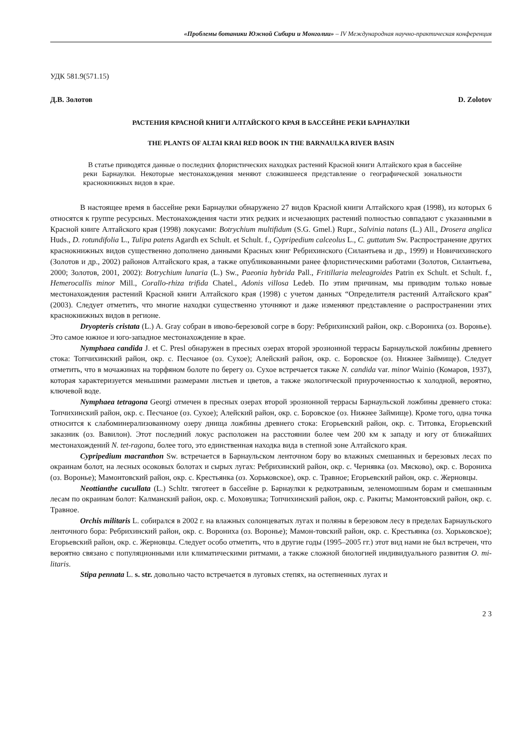«Проблемы ботаники Южной Сибири и Монголии» – IV Международная научно-практическая конференция
УДК 581.9(571.15)
Д.В. Золотов D. Zolotov
РАСТЕНИЯ КРАСНОЙ КНИГИ АЛТАЙСКОГО КРАЯ В БАССЕЙНЕ РЕКИ БАРНАУЛКИ
THE PLANTS OF ALTAI KRAI RED BOOK IN THE BARNAULKA RIVER BASIN
В статье приводятся данные о последних флористических находках растений Красной книги Алтайского края в бассейне реки Барнаулки. Некоторые местонахождения меняют сложившееся представление о географической зональности краснокнижных видов в крае.
В настоящее время в бассейне реки Барнаулки обнаружено 27 видов Красной книги Алтайского края (1998), из которых 6 относятся к группе ресурсных. Местонахождения части этих редких и исчезающих растений полностью совпадают с указанными в Красной книге Алтайского края (1998) локусами: Botrychium multifidum (S.G. Gmel.) Rupr., Salvinia natans (L.) All., Drosera anglica Huds., D. rotundifolia L., Tulipa patens Agardh ex Schult. et Schult. f., Cypripedium calceolus L., C. guttatum Sw. Распространение других краснокнижных видов существенно дополнено данными Красных книг Ребрихинского (Силантьева и др., 1999) и Новичихинского (Золотов и др., 2002) районов Алтайского края, а также опубликованными ранее флористическими работами (Золотов, Силантьева, 2000; Золотов, 2001, 2002): Botrychium lunaria (L.) Sw., Paeonia hybrida Pall., Fritillaria meleagroides Patrin ex Schult. et Schult. f., Hemerocallis minor Mill., Corallo-rhiza trifida Chatel., Adonis villosa Ledeb. По этим причинам, мы приводим только новые местонахождения растений Красной книги Алтайского края (1998) с учетом данных “Определителя растений Алтайского края” (2003). Следует отметить, что многие находки существенно уточняют и даже изменяют представление о распространении этих краснокнижных видов в регионе.
Dryopteris cristata (L.) A. Gray собран в ивово-березовой согре в бору: Ребрихинский район, окр. с.Ворониха (оз. Воронье). Это самое южное и юго-западное местонахождение в крае.
Nymphaea candida J. et C. Presl обнаружен в пресных озерах второй эрозионной террасы Барнаульской ложбины древнего стока: Топчихинский район, окр. с. Песчаное (оз. Сухое); Алейский район, окр. с. Боровское (оз. Нижнее Займище). Следует отметить, что в мочажинах на торфяном болоте по берегу оз. Сухое встречается также N. candida var. minor Wainio (Комаров, 1937), которая характеризуется меньшими размерами листьев и цветов, а также экологической приуроченностью к холодной, вероятно, ключевой воде.
Nymphaea tetragona Georgi отмечен в пресных озерах второй эрозионной террасы Барнаульской ложбины древнего стока: Топчихинский район, окр. с. Песчаное (оз. Сухое); Алейский район, окр. с. Боровское (оз. Нижнее Займище). Кроме того, одна точка относится к слабоминерализованному озеру днища ложбины древнего стока: Егорьевский район, окр. с. Титовка, Егорьевский заказник (оз. Вавилон). Этот последний локус расположен на расстоянии более чем 200 км к западу и югу от ближайших местонахождений N. tet-ragona, более того, это единственная находка вида в степной зоне Алтайского края.
Cypripedium macranthon Sw. встречается в Барнаульском ленточном бору во влажных смешанных и березовых лесах по окраинам болот, на лесных осоковых болотах и сырых лугах: Ребрихинский район, окр. с. Чернявка (оз. Мясково), окр. с. Ворониха (оз. Воронье); Мамонтовский район, окр. с. Крестьянка (оз. Хорьковское), окр. с. Травное; Егорьевский район, окр. с. Жерновцы.
Neottianthe cucullata (L.) Schltr. тяготеет в бассейне р. Барнаулки к редкотравным, зеленомошным борам и смешанным лесам по окраинам болот: Калманский район, окр. с. Моховушка; Топчихинский район, окр. с. Ракиты; Мамонтовский район, окр. с. Травное.
Orchis militaris L. собирался в 2002 г. на влажных солонцеватых лугах и поляны в березовом лесу в пределах Барнаульского ленточного бора: Ребрихинский район, окр. с. Ворониха (оз. Воронье); Мамон-товский район, окр. с. Крестьянка (оз. Хорьковское); Егорьевский район, окр. с. Жерновцы. Следует особо отметить, что в другие годы (1995–2005 гг.) этот вид нами не был встречен, что вероятно связано с популяционными или климатическими ритмами, а также сложной биологией индивидуального развития O. mi-litaris.
Stipa pennata L. s. str. довольно часто встречается в луговых степях, на остепненных лугах и
2 3